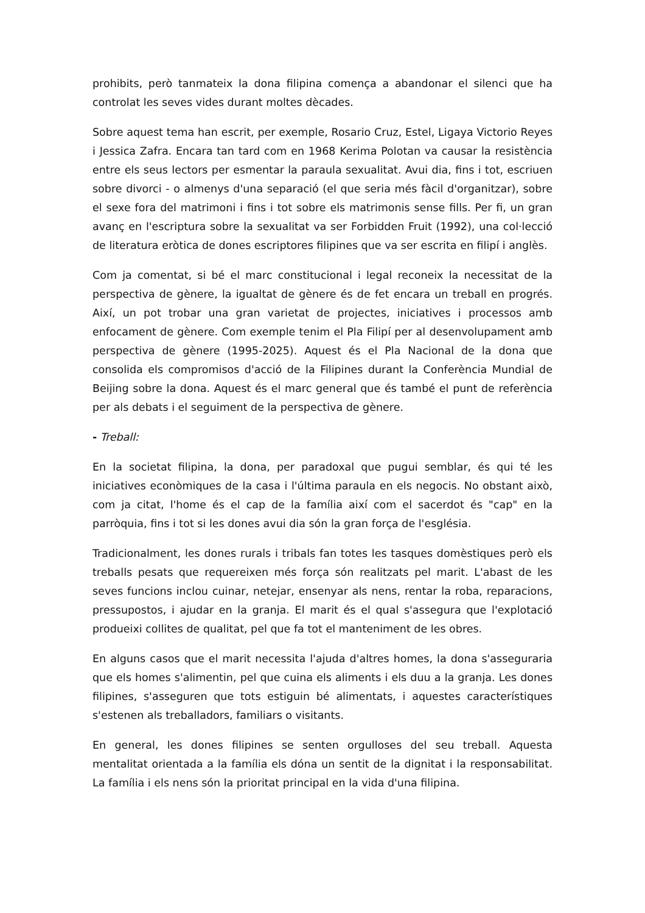prohibits, però tanmateix la dona filipina comença a abandonar el silenci que ha controlat les seves vides durant moltes dècades.
Sobre aquest tema han escrit, per exemple, Rosario Cruz, Estel, Ligaya Victorio Reyes i Jessica Zafra. Encara tan tard com en 1968 Kerima Polotan va causar la resistència entre els seus lectors per esmentar la paraula sexualitat. Avui dia, fins i tot, escriuen sobre divorci - o almenys d'una separació (el que seria més fàcil d'organitzar), sobre el sexe fora del matrimoni i fins i tot sobre els matrimonis sense fills. Per fi, un gran avanç en l'escriptura sobre la sexualitat va ser Forbidden Fruit (1992), una col·lecció de literatura eròtica de dones escriptores filipines que va ser escrita en filipí i anglès.
Com ja comentat, si bé el marc constitucional i legal reconeix la necessitat de la perspectiva de gènere, la igualtat de gènere és de fet encara un treball en progrés. Així, un pot trobar una gran varietat de projectes, iniciatives i processos amb enfocament de gènere. Com exemple tenim el Pla Filipí per al desenvolupament amb perspectiva de gènere (1995-2025). Aquest és el Pla Nacional de la dona que consolida els compromisos d'acció de la Filipines durant la Conferència Mundial de Beijing sobre la dona. Aquest és el marc general que és també el punt de referència per als debats i el seguiment de la perspectiva de gènere.
- Treball:
En la societat filipina, la dona, per paradoxal que pugui semblar, és qui té les iniciatives econòmiques de la casa i l'última paraula en els negocis. No obstant això, com ja citat, l'home és el cap de la família així com el sacerdot és "cap" en la parròquia, fins i tot si les dones avui dia són la gran força de l'església.
Tradicionalment, les dones rurals i tribals fan totes les tasques domèstiques però els treballs pesats que requereixen més força són realitzats pel marit. L'abast de les seves funcions inclou cuinar, netejar, ensenyar als nens, rentar la roba, reparacions, pressupostos, i ajudar en la granja. El marit és el qual s'assegura que l'explotació produeixi collites de qualitat, pel que fa tot el manteniment de les obres.
En alguns casos que el marit necessita l'ajuda d'altres homes, la dona s'asseguraria que els homes s'alimentin, pel que cuina els aliments i els duu a la granja. Les dones filipines, s'asseguren que tots estiguin bé alimentats, i aquestes característiques s'estenen als treballadors, familiars o visitants.
En general, les dones filipines se senten orgulloses del seu treball. Aquesta mentalitat orientada a la família els dóna un sentit de la dignitat i la responsabilitat. La família i els nens són la prioritat principal en la vida d'una filipina.